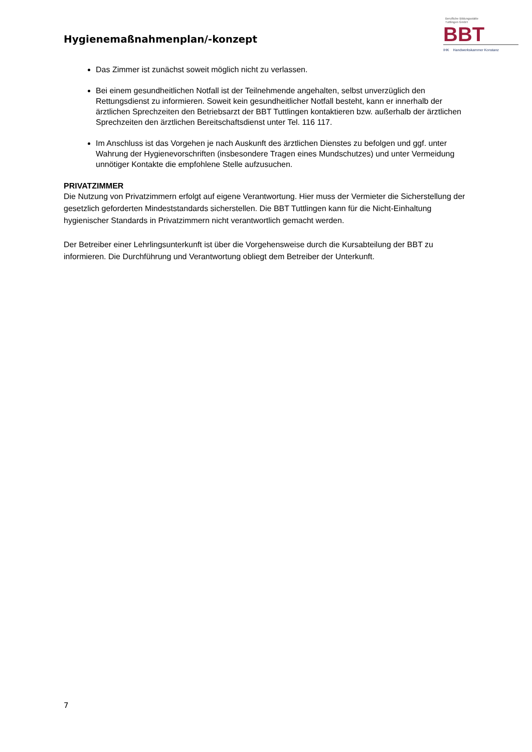Hygienemaßnahmenplan/-konzept
Berufliche Bildungsstätte
Tuttlingen GmbH
BBT
IHK Handwerkskammer Konstanz
Das Zimmer ist zunächst soweit möglich nicht zu verlassen.
Bei einem gesundheitlichen Notfall ist der Teilnehmende angehalten, selbst unverzüglich den Rettungsdienst zu informieren. Soweit kein gesundheitlicher Notfall besteht, kann er innerhalb der ärztlichen Sprechzeiten den Betriebsarzt der BBT Tuttlingen kontaktieren bzw. außerhalb der ärztlichen Sprechzeiten den ärztlichen Bereitschaftsdienst unter Tel. 116 117.
Im Anschluss ist das Vorgehen je nach Auskunft des ärztlichen Dienstes zu befolgen und ggf. unter Wahrung der Hygienevorschriften (insbesondere Tragen eines Mundschutzes) und unter Vermeidung unnötiger Kontakte die empfohlene Stelle aufzusuchen.
PRIVATZIMMER
Die Nutzung von Privatzimmern erfolgt auf eigene Verantwortung. Hier muss der Vermieter die Sicherstellung der gesetzlich geforderten Mindeststandards sicherstellen. Die BBT Tuttlingen kann für die Nicht-Einhaltung hygienischer Standards in Privatzimmern nicht verantwortlich gemacht werden.
Der Betreiber einer Lehrlingsunterkunft ist über die Vorgehensweise durch die Kursabteilung der BBT zu informieren. Die Durchführung und Verantwortung obliegt dem Betreiber der Unterkunft.
7